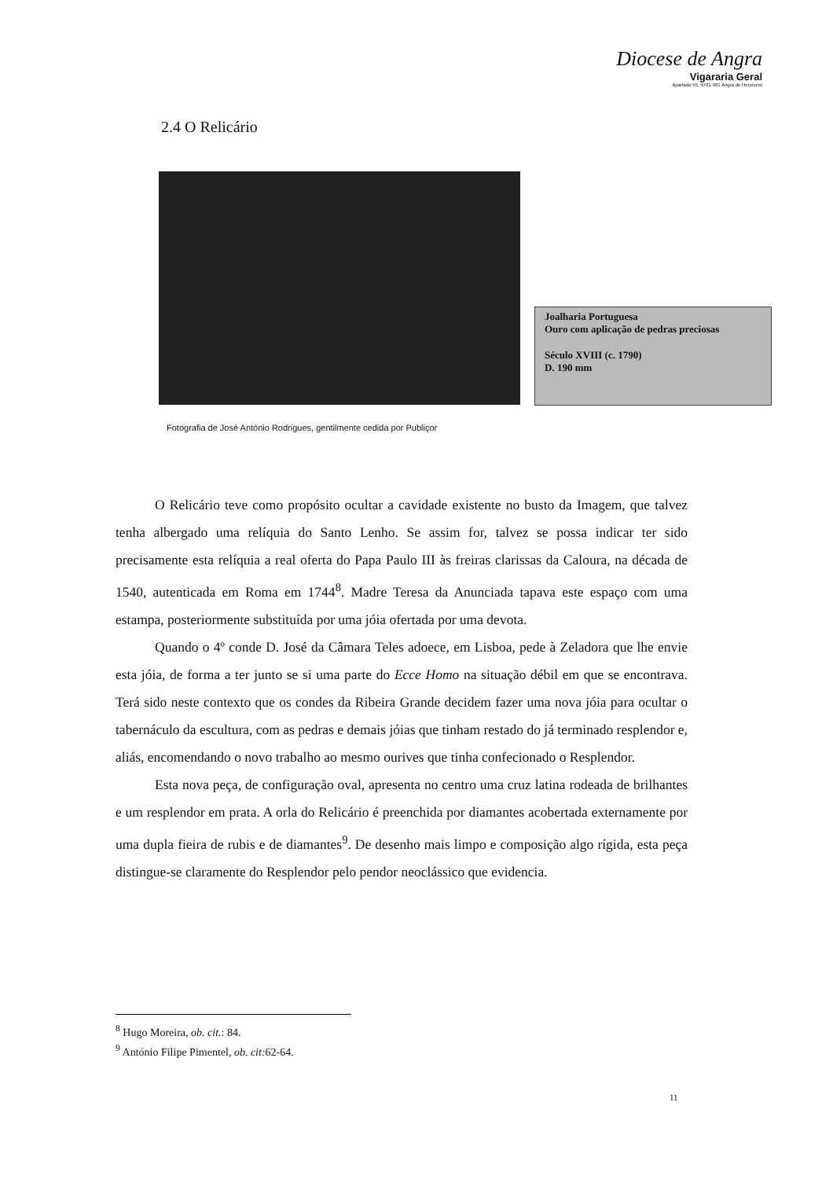Diocese de Angra
Vigararia Geral
Apartado 55, 9701-901 Angra do Heroísmo
2.4 O Relicário
Joalharia Portuguesa
Ouro com aplicação de pedras preciosas
Século XVIII (c. 1790)
D. 190 mm
Fotografia de José António Rodrigues, gentilmente cedida por Publiçor
O Relicário teve como propósito ocultar a cavidade existente no busto da Imagem, que talvez tenha albergado uma relíquia do Santo Lenho. Se assim for, talvez se possa indicar ter sido precisamente esta relíquia a real oferta do Papa Paulo III às freiras clarissas da Caloura, na década de 1540, autenticada em Roma em 1744<sup>8</sup>. Madre Teresa da Anunciada tapava este espaço com uma estampa, posteriormente substituída por uma jóia ofertada por uma devota.
Quando o 4º conde D. José da Câmara Teles adoece, em Lisboa, pede à Zeladora que lhe envie esta jóia, de forma a ter junto se si uma parte do Ecce Homo na situação débil em que se encontrava. Terá sido neste contexto que os condes da Ribeira Grande decidem fazer uma nova jóia para ocultar o tabernáculo da escultura, com as pedras e demais jóias que tinham restado do já terminado resplendor e, aliás, encomendando o novo trabalho ao mesmo ourives que tinha confecionado o Resplendor.
Esta nova peça, de configuração oval, apresenta no centro uma cruz latina rodeada de brilhantes e um resplendor em prata. A orla do Relicário é preenchida por diamantes acobertada externamente por uma dupla fieira de rubis e de diamantes<sup>9</sup>. De desenho mais limpo e composição algo rígida, esta peça distingue-se claramente do Resplendor pelo pendor neoclássico que evidencia.
<sup>8</sup> Hugo Moreira, ob. cit.: 84.
<sup>9</sup> António Filipe Pimentel, ob. cit: 62-64.
11